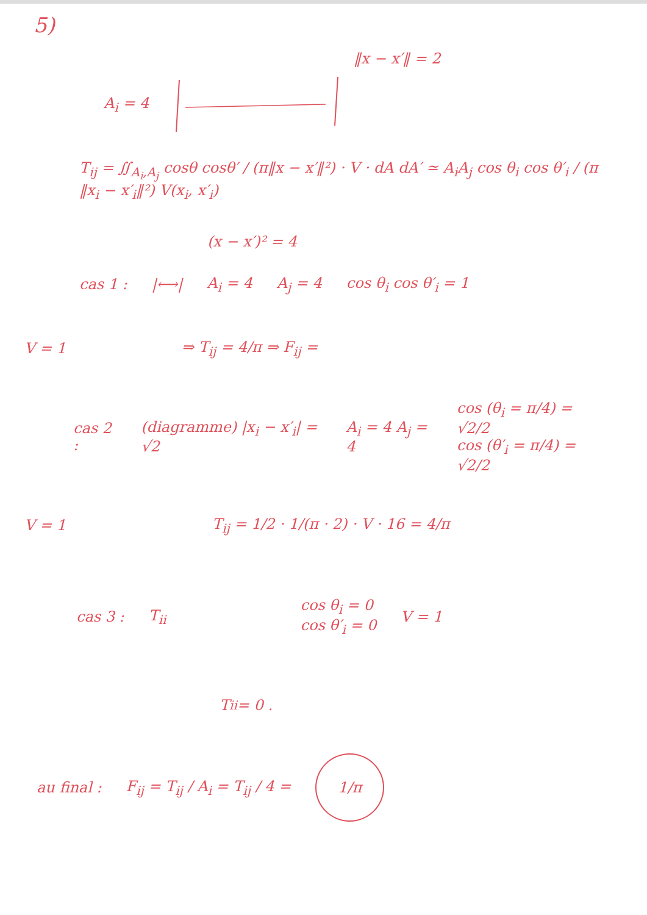5)
‖x − x′‖ = 2
A<sub>i</sub> = 4
T<sub>ij</sub> = ∬<sub>A<sub>i</sub>,A<sub>j</sub></sub> cosθ cosθ′ / (π‖x − x′‖²) · V · dA dA′ ≃ A<sub>i</sub>A<sub>j</sub> cos θ<sub>i</sub> cos θ′<sub>i</sub> / (π ‖x<sub>i</sub> − x′<sub>i</sub>‖²) V(x<sub>i</sub>, x′<sub>i</sub>)
(x − x′)² = 4
cas 1 : |⟷| A<sub>i</sub> = 4 A<sub>j</sub> = 4 cos θ<sub>i</sub> cos θ′<sub>i</sub> = 1
V = 1 ⇒ T<sub>ij</sub> = 4/π ⇒ F<sub>ij</sub> =
cas 2 : (diagramme) |x<sub>i</sub> − x′<sub>i</sub>| = √2 A<sub>i</sub> = 4 A<sub>j</sub> = 4 cos (θ<sub>i</sub> = π/4) = √2/2
cos (θ′<sub>i</sub> = π/4) = √2/2
V = 1 T<sub>ij</sub> = 1/2 · 1/(π · 2) · V · 16 = 4/π
cas 3 : T<sub>ii</sub> cos θ<sub>i</sub> = 0
cos θ′<sub>i</sub> = 0 V = 1
T<sub>ii</sub> = 0 .
au final : F<sub>ij</sub> = T<sub>ij</sub> / A<sub>i</sub> = T<sub>ij</sub> / 4 = 1/π